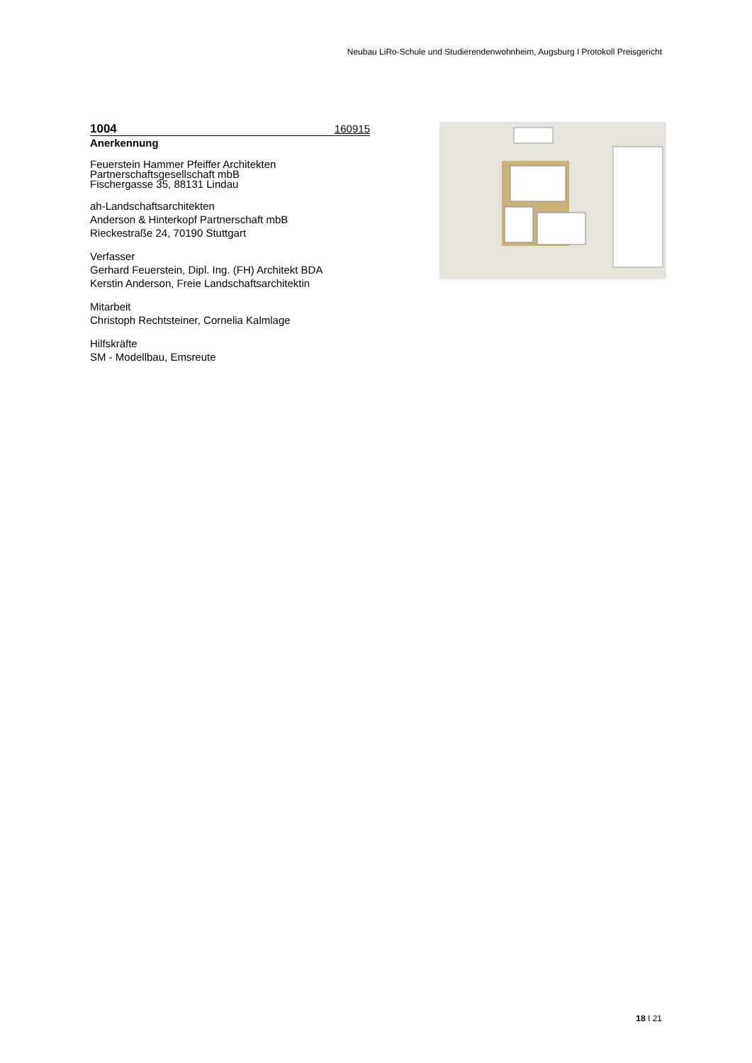Neubau LiRo-Schule und Studierendenwohnheim, Augsburg I Protokoll Preisgericht
1004 160915
Anerkennung
Feuerstein Hammer Pfeiffer Architekten
Partnerschaftsgesellschaft mbB
Fischergasse 35, 88131 Lindau
ah-Landschaftsarchitekten
Anderson & Hinterkopf Partnerschaft mbB
Rieckestraße 24, 70190 Stuttgart
Verfasser
Gerhard Feuerstein, Dipl. Ing. (FH) Architekt BDA
Kerstin Anderson, Freie Landschaftsarchitektin
Mitarbeit
Christoph Rechtsteiner, Cornelia Kalmlage
Hilfskräfte
SM - Modellbau, Emsreute
18 I 21